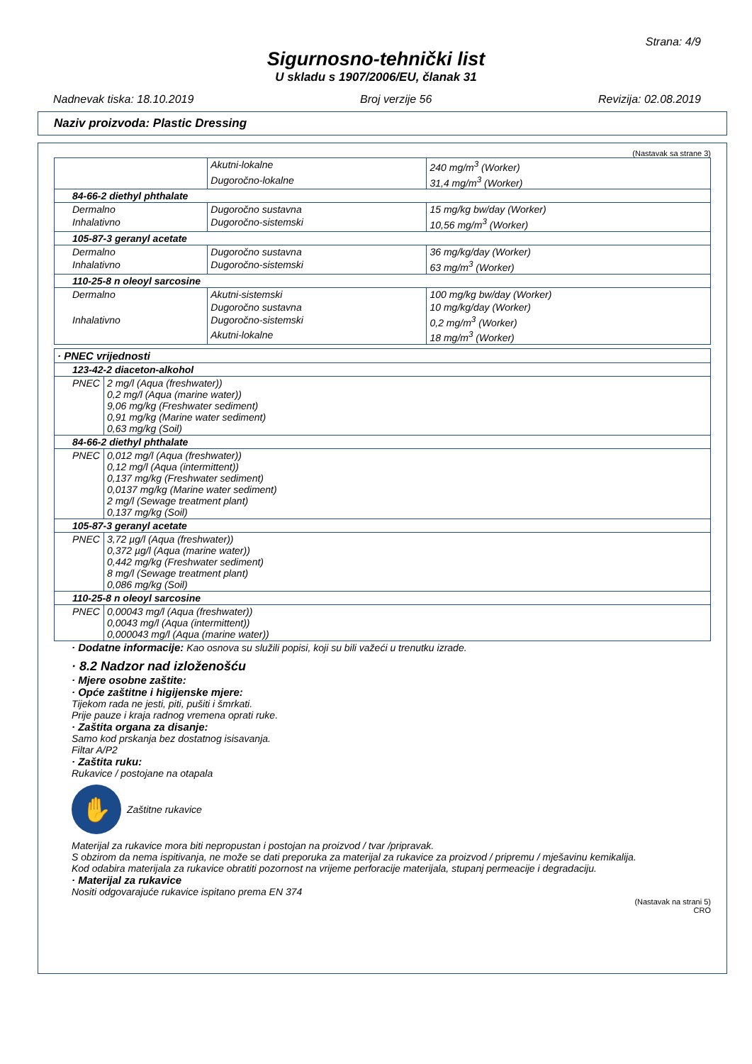Strana: 4/9
Sigurnosno-tehnički list
U skladu s 1907/2006/EU, članak 31
Nadnevak tiska: 18.10.2019 Broj verzije 56 Revizija: 02.08.2019
Naziv proizvoda: Plastic Dressing
(Nastavak sa strane 3)
| | Akutni-lokalne | 240 mg/m<sup>3</sup> (Worker) |
| | Dugoročno-lokalne | 31,4 mg/m<sup>3</sup> (Worker) |
| 84-66-2 diethyl phthalate | | |
| Dermalno | Dugoročno sustavna | 15 mg/kg bw/day (Worker) |
| Inhalativno | Dugoročno-sistemski | 10,56 mg/m<sup>3</sup> (Worker) |
| 105-87-3 geranyl acetate | | |
| Dermalno | Dugoročno sustavna | 36 mg/kg/day (Worker) |
| Inhalativno | Dugoročno-sistemski | 63 mg/m<sup>3</sup> (Worker) |
| 110-25-8 n oleoyl sarcosine | | |
| Dermalno | Akutni-sistemski | 100 mg/kg bw/day (Worker) |
| | Dugoročno sustavna | 10 mg/kg/day (Worker) |
| Inhalativno | Dugoročno-sistemski | 0,2 mg/m<sup>3</sup> (Worker) |
| | Akutni-lokalne | 18 mg/m<sup>3</sup> (Worker) |
| · PNEC vrijednosti | |
| 123-42-2 diaceton-alkohol | |
| PNEC | 2 mg/l (Aqua (freshwater)) 0,2 mg/l (Aqua (marine water)) 9,06 mg/kg (Freshwater sediment) 0,91 mg/kg (Marine water sediment) 0,63 mg/kg (Soil) |
| 84-66-2 diethyl phthalate | |
| PNEC | 0,012 mg/l (Aqua (freshwater)) 0,12 mg/l (Aqua (intermittent)) 0,137 mg/kg (Freshwater sediment) 0,0137 mg/kg (Marine water sediment) 2 mg/l (Sewage treatment plant) 0,137 mg/kg (Soil) |
| 105-87-3 geranyl acetate | |
| PNEC | 3,72 µg/l (Aqua (freshwater)) 0,372 µg/l (Aqua (marine water)) 0,442 mg/kg (Freshwater sediment) 8 mg/l (Sewage treatment plant) 0,086 mg/kg (Soil) |
| 110-25-8 n oleoyl sarcosine | |
| PNEC | 0,00043 mg/l (Aqua (freshwater)) 0,0043 mg/l (Aqua (intermittent)) 0,000043 mg/l (Aqua (marine water)) |
· Dodatne informacije: Kao osnova su služili popisi, koji su bili važeći u trenutku izrade.
· 8.2 Nadzor nad izloženošću
· Mjere osobne zaštite:
· Opće zaštitne i higijenske mjere:
Tijekom rada ne jesti, piti, pušiti i šmrkati.
Prije pauze i kraja radnog vremena oprati ruke.
· Zaštita organa za disanje:
Samo kod prskanja bez dostatnog isisavanja.
Filtar A/P2
· Zaštita ruku:
Rukavice / postojane na otapala
✋
Zaštitne rukavice
Materijal za rukavice mora biti nepropustan i postojan na proizvod / tvar /pripravak.
S obzirom da nema ispitivanja, ne može se dati preporuka za materijal za rukavice za proizvod / pripremu / mješavinu kemikalija.
Kod odabira materijala za rukavice obratiti pozornost na vrijeme perforacije materijala, stupanj permeacije i degradaciju.
· Materijal za rukavice
Nositi odgovarajuće rukavice ispitano prema EN 374
(Nastavak na strani 5)
CRO